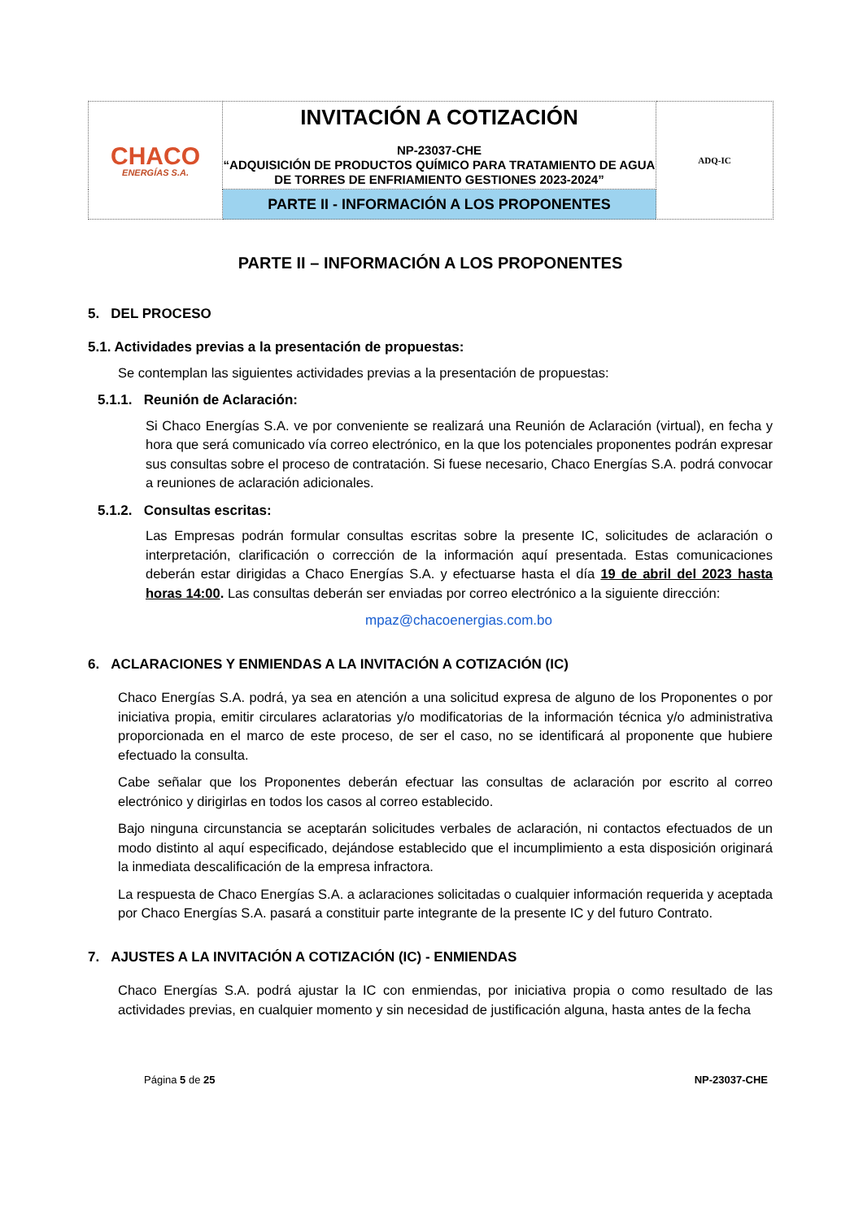| CHACO ENERGÍAS S.A. | INVITACIÓN A COTIZACIÓN NP-23037-CHE “ADQUISICIÓN DE PRODUCTOS QUÍMICO PARA TRATAMIENTO DE AGUA DE TORRES DE ENFRIAMIENTO GESTIONES 2023-2024” | ADQ-IC |
| | PARTE II - INFORMACIÓN A LOS PROPONENTES | |
PARTE II – INFORMACIÓN A LOS PROPONENTES
5. DEL PROCESO
5.1. Actividades previas a la presentación de propuestas:
Se contemplan las siguientes actividades previas a la presentación de propuestas:
5.1.1. Reunión de Aclaración:
Si Chaco Energías S.A. ve por conveniente se realizará una Reunión de Aclaración (virtual), en fecha y hora que será comunicado vía correo electrónico, en la que los potenciales proponentes podrán expresar sus consultas sobre el proceso de contratación. Si fuese necesario, Chaco Energías S.A. podrá convocar a reuniones de aclaración adicionales.
5.1.2. Consultas escritas:
Las Empresas podrán formular consultas escritas sobre la presente IC, solicitudes de aclaración o interpretación, clarificación o corrección de la información aquí presentada. Estas comunicaciones deberán estar dirigidas a Chaco Energías S.A. y efectuarse hasta el día 19 de abril del 2023 hasta horas 14:00. Las consultas deberán ser enviadas por correo electrónico a la siguiente dirección:
mpaz@chacoenergias.com.bo
6. ACLARACIONES Y ENMIENDAS A LA INVITACIÓN A COTIZACIÓN (IC)
Chaco Energías S.A. podrá, ya sea en atención a una solicitud expresa de alguno de los Proponentes o por iniciativa propia, emitir circulares aclaratorias y/o modificatorias de la información técnica y/o administrativa proporcionada en el marco de este proceso, de ser el caso, no se identificará al proponente que hubiere efectuado la consulta.
Cabe señalar que los Proponentes deberán efectuar las consultas de aclaración por escrito al correo electrónico y dirigirlas en todos los casos al correo establecido.
Bajo ninguna circunstancia se aceptarán solicitudes verbales de aclaración, ni contactos efectuados de un modo distinto al aquí especificado, dejándose establecido que el incumplimiento a esta disposición originará la inmediata descalificación de la empresa infractora.
La respuesta de Chaco Energías S.A. a aclaraciones solicitadas o cualquier información requerida y aceptada por Chaco Energías S.A. pasará a constituir parte integrante de la presente IC y del futuro Contrato.
7. AJUSTES A LA INVITACIÓN A COTIZACIÓN (IC) - ENMIENDAS
Chaco Energías S.A. podrá ajustar la IC con enmiendas, por iniciativa propia o como resultado de las actividades previas, en cualquier momento y sin necesidad de justificación alguna, hasta antes de la fecha
Página 5 de 25 NP-23037-CHE